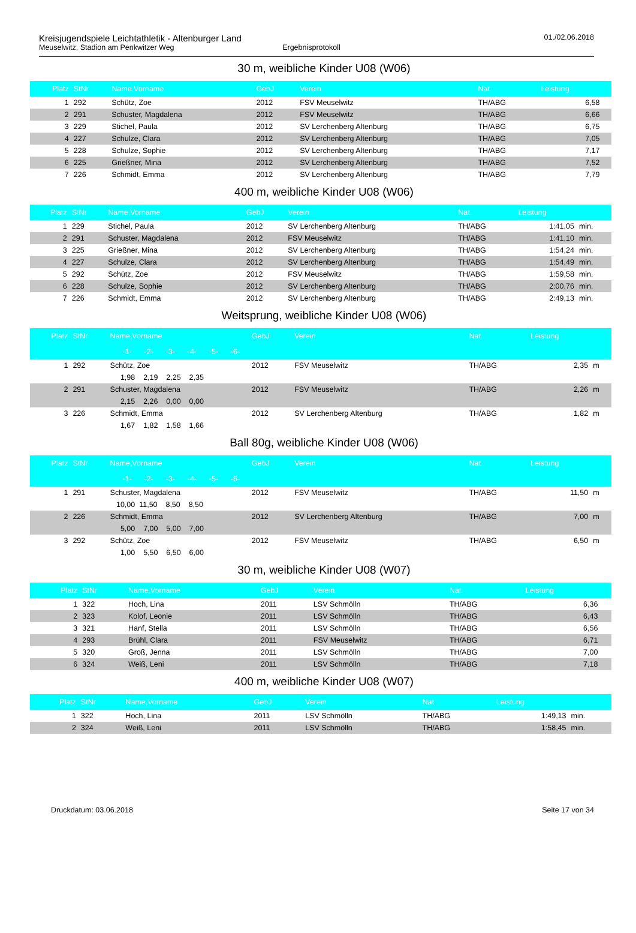Kreisjugendspiele Leichtathletik - Altenburger Land
Meuselwitz, Stadion am Penkwitzer Weg Ergebnisprotokoll
01./02.06.2018
30 m, weibliche Kinder U08 (W06)
| Platz | StNr | Name,Vorname | GebJ | Verein | Nat. | Leistung | |
| --- | --- | --- | --- | --- | --- | --- | --- |
| 1 | 292 | Schütz, Zoe | 2012 | FSV Meuselwitz | TH/ABG | 6,58 | |
| 2 | 291 | Schuster, Magdalena | 2012 | FSV Meuselwitz | TH/ABG | 6,66 | |
| 3 | 229 | Stichel, Paula | 2012 | SV Lerchenberg Altenburg | TH/ABG | 6,75 | |
| 4 | 227 | Schulze, Clara | 2012 | SV Lerchenberg Altenburg | TH/ABG | 7,05 | |
| 5 | 228 | Schulze, Sophie | 2012 | SV Lerchenberg Altenburg | TH/ABG | 7,17 | |
| 6 | 225 | Grießner, Mina | 2012 | SV Lerchenberg Altenburg | TH/ABG | 7,52 | |
| 7 | 226 | Schmidt, Emma | 2012 | SV Lerchenberg Altenburg | TH/ABG | 7,79 | |
400 m, weibliche Kinder U08 (W06)
| Platz | StNr | Name,Vorname | GebJ | Verein | Nat. | Leistung | |
| --- | --- | --- | --- | --- | --- | --- | --- |
| 1 | 229 | Stichel, Paula | 2012 | SV Lerchenberg Altenburg | TH/ABG | 1:41,05 | min. |
| 2 | 291 | Schuster, Magdalena | 2012 | FSV Meuselwitz | TH/ABG | 1:41,10 | min. |
| 3 | 225 | Grießner, Mina | 2012 | SV Lerchenberg Altenburg | TH/ABG | 1:54,24 | min. |
| 4 | 227 | Schulze, Clara | 2012 | SV Lerchenberg Altenburg | TH/ABG | 1:54,49 | min. |
| 5 | 292 | Schütz, Zoe | 2012 | FSV Meuselwitz | TH/ABG | 1:59,58 | min. |
| 6 | 228 | Schulze, Sophie | 2012 | SV Lerchenberg Altenburg | TH/ABG | 2:00,76 | min. |
| 7 | 226 | Schmidt, Emma | 2012 | SV Lerchenberg Altenburg | TH/ABG | 2:49,13 | min. |
Weitsprung, weibliche Kinder U08 (W06)
| Platz | StNr | Name,Vorname | GebJ | Verein | Nat. | Leistung | |
| --- | --- | --- | --- | --- | --- | --- | --- |
| | | -1- -2- -3- -4- -5- -6- | | | | | |
| 1 | 292 | Schütz, Zoe | 2012 | FSV Meuselwitz | TH/ABG | 2,35 | m |
| | | 1,98 2,19 2,25 2,35 | | | | | |
| 2 | 291 | Schuster, Magdalena | 2012 | FSV Meuselwitz | TH/ABG | 2,26 | m |
| | | 2,15 2,26 0,00 0,00 | | | | | |
| 3 | 226 | Schmidt, Emma | 2012 | SV Lerchenberg Altenburg | TH/ABG | 1,82 | m |
| | | 1,67 1,82 1,58 1,66 | | | | | |
Ball 80g, weibliche Kinder U08 (W06)
| Platz | StNr | Name,Vorname | GebJ | Verein | Nat. | Leistung | |
| --- | --- | --- | --- | --- | --- | --- | --- |
| | | -1- -2- -3- -4- -5- -6- | | | | | |
| 1 | 291 | Schuster, Magdalena | 2012 | FSV Meuselwitz | TH/ABG | 11,50 | m |
| | | 10,00 11,50 8,50 8,50 | | | | | |
| 2 | 226 | Schmidt, Emma | 2012 | SV Lerchenberg Altenburg | TH/ABG | 7,00 | m |
| | | 5,00 7,00 5,00 7,00 | | | | | |
| 3 | 292 | Schütz, Zoe | 2012 | FSV Meuselwitz | TH/ABG | 6,50 | m |
| | | 1,00 5,50 6,50 6,00 | | | | | |
30 m, weibliche Kinder U08 (W07)
| Platz | StNr | Name,Vorname | GebJ | Verein | Nat. | Leistung | |
| --- | --- | --- | --- | --- | --- | --- | --- |
| 1 | 322 | Hoch, Lina | 2011 | LSV Schmölln | TH/ABG | 6,36 | |
| 2 | 323 | Kolof, Leonie | 2011 | LSV Schmölln | TH/ABG | 6,43 | |
| 3 | 321 | Hanf, Stella | 2011 | LSV Schmölln | TH/ABG | 6,56 | |
| 4 | 293 | Brühl, Clara | 2011 | FSV Meuselwitz | TH/ABG | 6,71 | |
| 5 | 320 | Groß, Jenna | 2011 | LSV Schmölln | TH/ABG | 7,00 | |
| 6 | 324 | Weiß, Leni | 2011 | LSV Schmölln | TH/ABG | 7,18 | |
400 m, weibliche Kinder U08 (W07)
| Platz | StNr | Name,Vorname | GebJ | Verein | Nat. | Leistung | |
| --- | --- | --- | --- | --- | --- | --- | --- |
| 1 | 322 | Hoch, Lina | 2011 | LSV Schmölln | TH/ABG | 1:49,13 | min. |
| 2 | 324 | Weiß, Leni | 2011 | LSV Schmölln | TH/ABG | 1:58,45 | min. |
Druckdatum: 03.06.2018 Seite 17 von 34